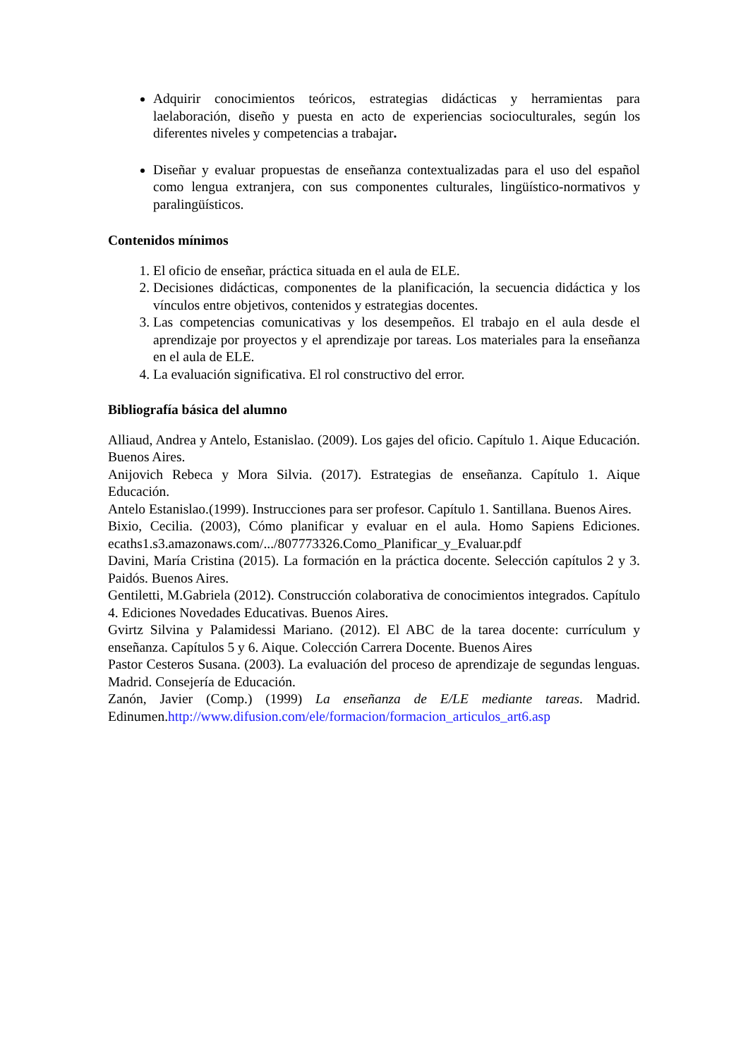Adquirir conocimientos teóricos, estrategias didácticas y herramientas para laelaboración, diseño y puesta en acto de experiencias socioculturales, según los diferentes niveles y competencias a trabajar.
Diseñar y evaluar propuestas de enseñanza contextualizadas para el uso del español como lengua extranjera, con sus componentes culturales, lingüístico-normativos y paralingüísticos.
Contenidos mínimos
1. El oficio de enseñar, práctica situada en el aula de ELE.
2. Decisiones didácticas, componentes de la planificación, la secuencia didáctica y los vínculos entre objetivos, contenidos y estrategias docentes.
3. Las competencias comunicativas y los desempeños. El trabajo en el aula desde el aprendizaje por proyectos y el aprendizaje por tareas. Los materiales para la enseñanza en el aula de ELE.
4. La evaluación significativa. El rol constructivo del error.
Bibliografía básica del alumno
Alliaud, Andrea y Antelo, Estanislao. (2009). Los gajes del oficio. Capítulo 1. Aique Educación. Buenos Aires.
Anijovich Rebeca y Mora Silvia. (2017). Estrategias de enseñanza. Capítulo 1. Aique Educación.
Antelo Estanislao.(1999). Instrucciones para ser profesor. Capítulo 1. Santillana. Buenos Aires.
Bixio, Cecilia. (2003), Cómo planificar y evaluar en el aula. Homo Sapiens Ediciones. ecaths1.s3.amazonaws.com/.../807773326.Como_Planificar_y_Evaluar.pdf
Davini, María Cristina (2015). La formación en la práctica docente. Selección capítulos 2 y 3. Paidós. Buenos Aires.
Gentiletti, M.Gabriela (2012). Construcción colaborativa de conocimientos integrados. Capítulo 4. Ediciones Novedades Educativas. Buenos Aires.
Gvirtz Silvina y Palamidessi Mariano. (2012). El ABC de la tarea docente: currículum y enseñanza. Capítulos 5 y 6. Aique. Colección Carrera Docente. Buenos Aires
Pastor Cesteros Susana. (2003). La evaluación del proceso de aprendizaje de segundas lenguas. Madrid. Consejería de Educación.
Zanón, Javier (Comp.) (1999) La enseñanza de E/LE mediante tareas. Madrid. Edinumen.http://www.difusion.com/ele/formacion/formacion_articulos_art6.asp